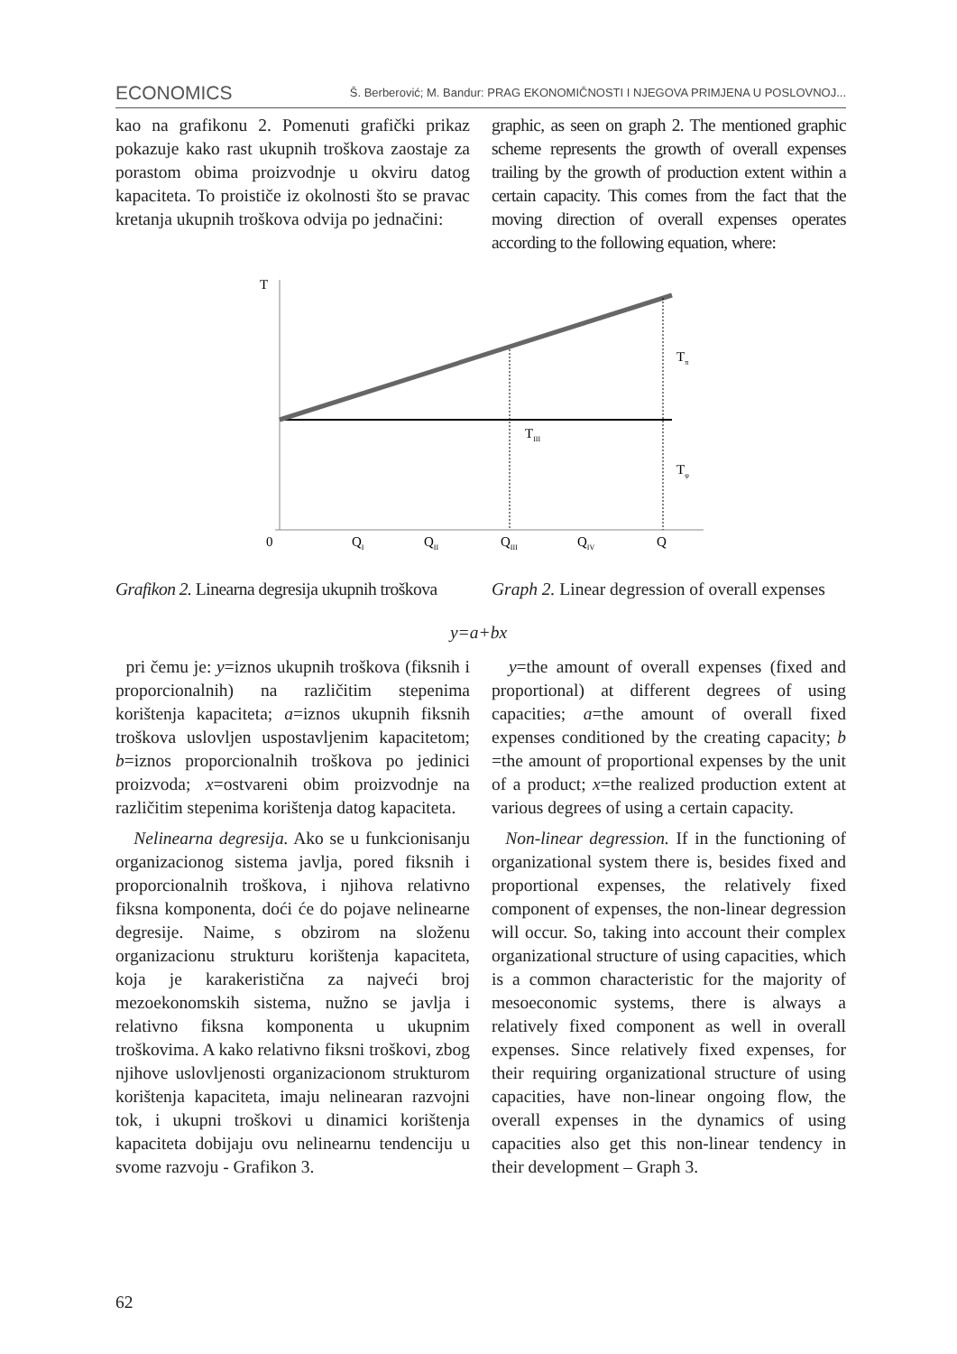ECONOMICS Š. Berberović; M. Bandur: PRAG EKONOMIČNOSTI I NJEGOVA PRIMJENA U POSLOVNOJ...
kao na grafikonu 2. Pomenuti grafički prikaz pokazuje kako rast ukupnih troškova zaostaje za porastom obima proizvodnje u okviru datog kapaciteta. To proističe iz okolnosti što se pravac kretanja ukupnih troškova odvija po jednačini:
graphic, as seen on graph 2. The mentioned graphic scheme represents the growth of overall expenses trailing by the growth of production extent within a certain capacity. This comes from the fact that the moving direction of overall expenses operates according to the following equation, where:
T
Tπ
TIII
Tφ
0
QI
QII
QIII
QIV
Q
Grafikon 2. Linearna degresija ukupnih troškova
Graph 2. Linear degression of overall expenses
y=a+bx
pri čemu je: y=iznos ukupnih troškova (fiksnih i proporcionalnih) na različitim stepenima korištenja kapaciteta; a=iznos ukupnih fiksnih troškova uslovljen uspostavljenim kapacitetom; b=iznos proporcionalnih troškova po jedinici proizvoda; x=ostvareni obim proizvodnje na različitim stepenima korištenja datog kapaciteta.
Nelinearna degresija. Ako se u funkcionisanju organizacionog sistema javlja, pored fiksnih i proporcionalnih troškova, i njihova relativno fiksna komponenta, doći će do pojave nelinearne degresije. Naime, s obzirom na složenu organizacionu strukturu korištenja kapaciteta, koja je karakeristična za najveći broj mezoekonomskih sistema, nužno se javlja i relativno fiksna komponenta u ukupnim troškovima. A kako relativno fiksni troškovi, zbog njihove uslovljenosti organizacionom strukturom korištenja kapaciteta, imaju nelinearan razvojni tok, i ukupni troškovi u dinamici korištenja kapaciteta dobijaju ovu nelinearnu tendenciju u svome razvoju - Grafikon 3.
y=the amount of overall expenses (fixed and proportional) at different degrees of using capacities; a=the amount of overall fixed expenses conditioned by the creating capacity; b =the amount of proportional expenses by the unit of a product; x=the realized production extent at various degrees of using a certain capacity.
Non-linear degression. If in the functioning of organizational system there is, besides fixed and proportional expenses, the relatively fixed component of expenses, the non-linear degression will occur. So, taking into account their complex organizational structure of using capacities, which is a common characteristic for the majority of mesoeconomic systems, there is always a relatively fixed component as well in overall expenses. Since relatively fixed expenses, for their requiring organizational structure of using capacities, have non-linear ongoing flow, the overall expenses in the dynamics of using capacities also get this non-linear tendency in their development – Graph 3.
62